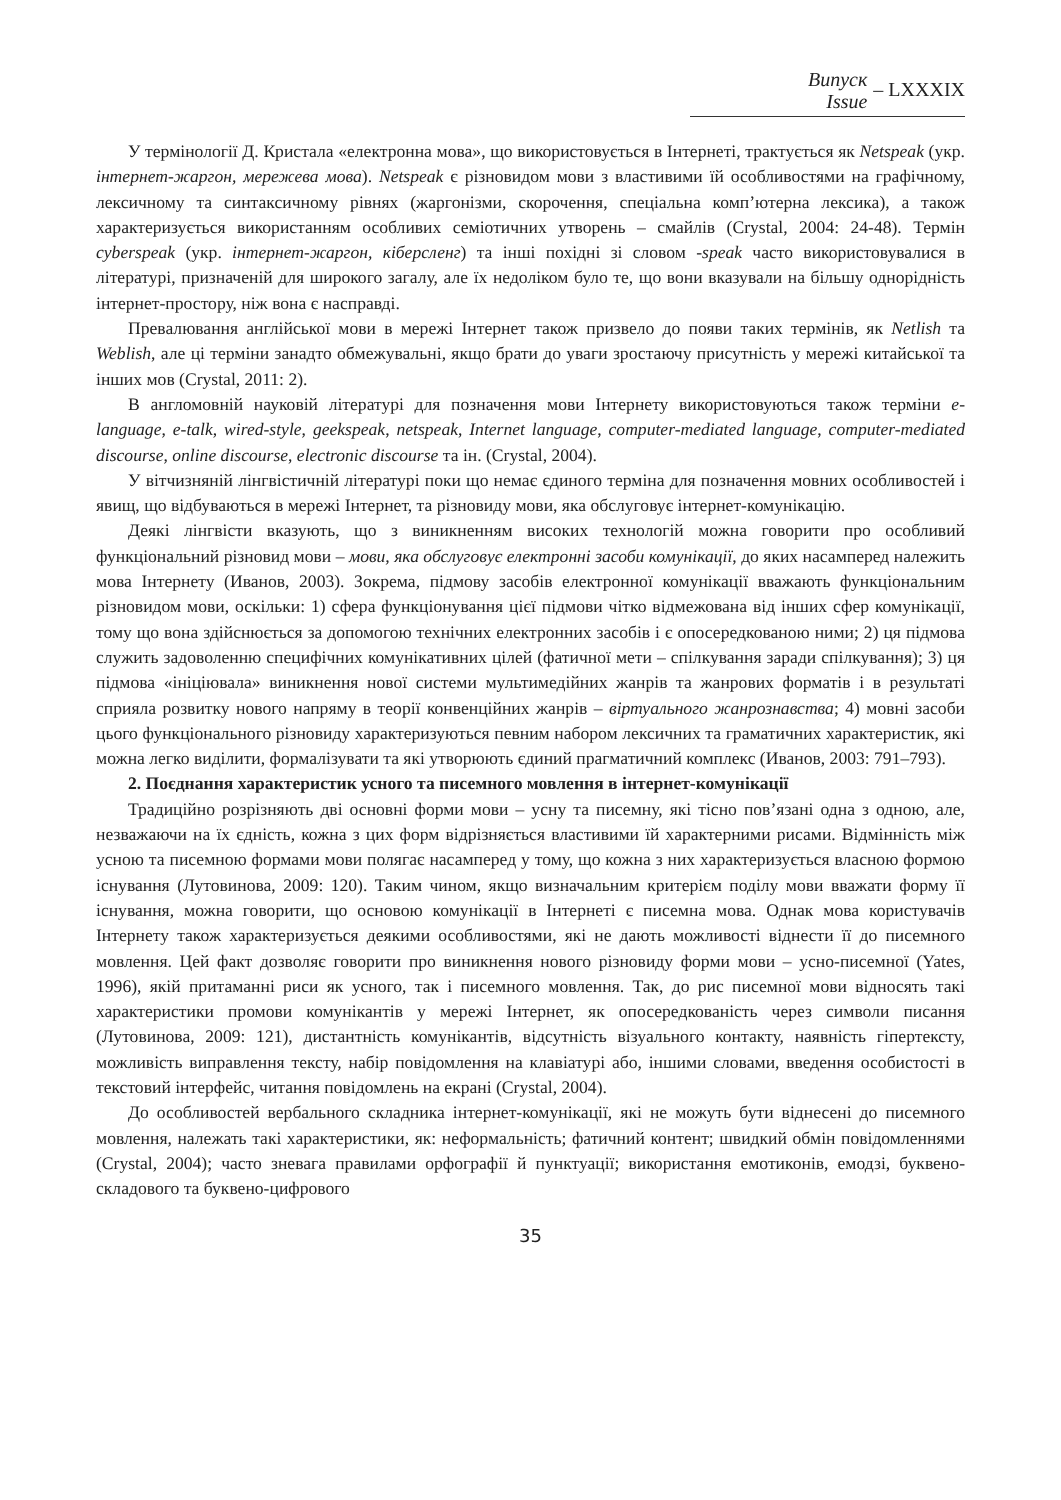Випуск
Issue
– LXXXIX
У термінології Д. Кристала «електронна мова», що використовується в Інтернеті, трактується як Netspeak (укр. інтернет-жаргон, мережева мова). Netspeak є різновидом мови з властивими їй особливостями на графічному, лексичному та синтаксичному рівнях (жаргонізми, скорочення, спеціальна комп’ютерна лексика), а також характеризується використанням особливих семіотичних утворень – смайлів (Crystal, 2004: 24-48). Термін cyberspeak (укр. інтернет-жаргон, кіберсленг) та інші похідні зі словом -speak часто використовувалися в літературі, призначеній для широкого загалу, але їх недоліком було те, що вони вказували на більшу однорідність інтернет-простору, ніж вона є насправді.
Превалювання англійської мови в мережі Інтернет також призвело до появи таких термінів, як Netlish та Weblish, але ці терміни занадто обмежувальні, якщо брати до уваги зростаючу присутність у мережі китайської та інших мов (Crystal, 2011: 2).
В англомовній науковій літературі для позначення мови Інтернету використовуються також терміни e-language, e-talk, wired-style, geekspeak, netspeak, Internet language, computer-mediated language, computer-mediated discourse, online discourse, electronic discourse та ін. (Crystal, 2004).
У вітчизняній лінгвістичній літературі поки що немає єдиного терміна для позначення мовних особливостей і явищ, що відбуваються в мережі Інтернет, та різновиду мови, яка обслуговує інтернет-комунікацію.
Деякі лінгвісти вказують, що з виникненням високих технологій можна говорити про особливий функціональний різновид мови – мови, яка обслуговує електронні засоби комунікації, до яких насамперед належить мова Інтернету (Иванов, 2003). Зокрема, підмову засобів електронної комунікації вважають функціональним різновидом мови, оскільки: 1) сфера функціонування цієї підмови чітко відмежована від інших сфер комунікації, тому що вона здійснюється за допомогою технічних електронних засобів і є опосередкованою ними; 2) ця підмова служить задоволенню специфічних комунікативних цілей (фатичної мети – спілкування заради спілкування); 3) ця підмова «ініціювала» виникнення нової системи мультимедійних жанрів та жанрових форматів і в результаті сприяла розвитку нового напряму в теорії конвенційних жанрів – віртуального жанрознавства; 4) мовні засоби цього функціонального різновиду характеризуються певним набором лексичних та граматичних характеристик, які можна легко виділити, формалізувати та які утворюють єдиний прагматичний комплекс (Иванов, 2003: 791–793).
2. Поєднання характеристик усного та писемного мовлення в інтернет-комунікації
Традиційно розрізняють дві основні форми мови – усну та писемну, які тісно пов’язані одна з одною, але, незважаючи на їх єдність, кожна з цих форм відрізняється властивими їй характерними рисами. Відмінність між усною та писемною формами мови полягає насамперед у тому, що кожна з них характеризується власною формою існування (Лутовинова, 2009: 120). Таким чином, якщо визначальним критерієм поділу мови вважати форму її існування, можна говорити, що основою комунікації в Інтернеті є писемна мова. Однак мова користувачів Інтернету також характеризується деякими особливостями, які не дають можливості віднести її до писемного мовлення. Цей факт дозволяє говорити про виникнення нового різновиду форми мови – усно-писемної (Yates, 1996), якій притаманні риси як усного, так і писемного мовлення. Так, до рис писемної мови відносять такі характеристики промови комунікантів у мережі Інтернет, як опосередкованість через символи писання (Лутовинова, 2009: 121), дистантність комунікантів, відсутність візуального контакту, наявність гіпертексту, можливість виправлення тексту, набір повідомлення на клавіатурі або, іншими словами, введення особистості в текстовий інтерфейс, читання повідомлень на екрані (Crystal, 2004).
До особливостей вербального складника інтернет-комунікації, які не можуть бути віднесені до писемного мовлення, належать такі характеристики, як: неформальність; фатичний контент; швидкий обмін повідомленнями (Crystal, 2004); часто зневага правилами орфографії й пунктуації; використання емотиконів, емодзі, буквено-складового та буквено-цифрового
35